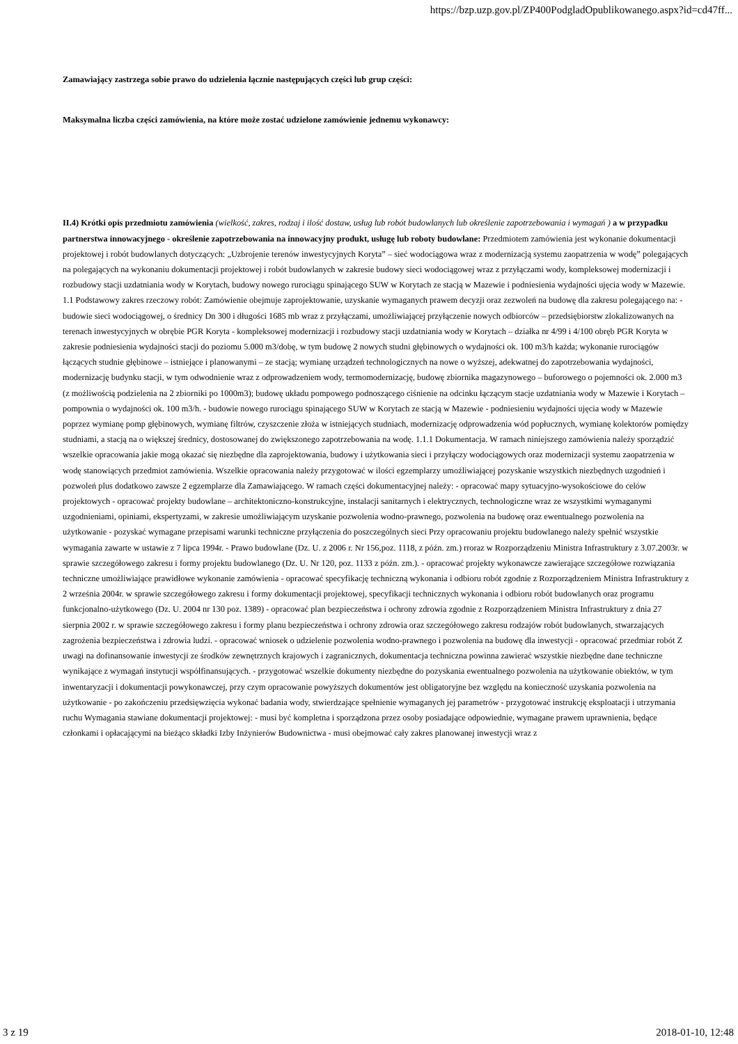https://bzp.uzp.gov.pl/ZP400PodgladOpublikowanego.aspx?id=cd47ff...
Zamawiający zastrzega sobie prawo do udzielenia łącznie następujących części lub grup części:
Maksymalna liczba części zamówienia, na które może zostać udzielone zamówienie jednemu wykonawcy:
II.4) Krótki opis przedmiotu zamówienia (wielkość, zakres, rodzaj i ilość dostaw, usług lub robót budowlanych lub określenie zapotrzebowania i wymagań ) a w przypadku partnerstwa innowacyjnego - określenie zapotrzebowania na innowacyjny produkt, usługę lub roboty budowlane: Przedmiotem zamówienia jest wykonanie dokumentacji projektowej i robót budowlanych dotyczących: „Uzbrojenie terenów inwestycyjnych Koryta” – sieć wodociągowa wraz z modernizacją systemu zaopatrzenia w wodę” polegających na polegających na wykonaniu dokumentacji projektowej i robót budowlanych w zakresie budowy sieci wodociągowej wraz z przyłączami wody, kompleksowej modernizacji i rozbudowy stacji uzdatniania wody w Korytach, budowy nowego rurociągu spinającego SUW w Korytach ze stacją w Mazewie i podniesienia wydajności ujęcia wody w Mazewie. 1.1 Podstawowy zakres rzeczowy robót: Zamówienie obejmuje zaprojektowanie, uzyskanie wymaganych prawem decyzji oraz zezwoleń na budowę dla zakresu polegającego na: - budowie sieci wodociągowej, o średnicy Dn 300 i długości 1685 mb wraz z przyłączami, umożliwiającej przyłączenie nowych odbiorców – przedsiębiorstw zlokalizowanych na terenach inwestycyjnych w obrębie PGR Koryta - kompleksowej modernizacji i rozbudowy stacji uzdatniania wody w Korytach – działka nr 4/99 i 4/100 obręb PGR Koryta w zakresie podniesienia wydajności stacji do poziomu 5.000 m3/dobę, w tym budowę 2 nowych studni głębinowych o wydajności ok. 100 m3/h każda; wykonanie rurociągów łączących studnie głębinowe – istniejące i planowanymi – ze stacją; wymianę urządzeń technologicznych na nowe o wyższej, adekwatnej do zapotrzebowania wydajności, modernizację budynku stacji, w tym odwodnienie wraz z odprowadzeniem wody, termomodernizację, budowę zbiornika magazynowego – buforowego o pojemności ok. 2.000 m3 (z możliwością podzielenia na 2 zbiorniki po 1000m3); budowę układu pompowego podnoszącego ciśnienie na odcinku łączącym stacje uzdatniania wody w Mazewie i Korytach – pompownia o wydajności ok. 100 m3/h. - budowie nowego rurociągu spinającego SUW w Korytach ze stacją w Mazewie - podniesieniu wydajności ujęcia wody w Mazewie poprzez wymianę pomp głębinowych, wymianę filtrów, czyszczenie złoża w istniejących studniach, modernizację odprowadzenia wód popłucznych, wymianę kolektorów pomiędzy studniami, a stacją na o większej średnicy, dostosowanej do zwiększonego zapotrzebowania na wodę. 1.1.1 Dokumentacja. W ramach niniejszego zamówienia należy sporządzić wszelkie opracowania jakie mogą okazać się niezbędne dla zaprojektowania, budowy i użytkowania sieci i przyłączy wodociągowych oraz modernizacji systemu zaopatrzenia w wodę stanowiących przedmiot zamówienia. Wszelkie opracowania należy przygotować w ilości egzemplarzy umożliwiającej pozyskanie wszystkich niezbędnych uzgodnień i pozwoleń plus dodatkowo zawsze 2 egzemplarze dla Zamawiającego. W ramach części dokumentacyjnej należy: - opracować mapy sytuacyjno-wysokościowe do celów projektowych - opracować projekty budowlane – architektoniczno-konstrukcyjne, instalacji sanitarnych i elektrycznych, technologiczne wraz ze wszystkimi wymaganymi uzgodnieniami, opiniami, ekspertyzami, w zakresie umożliwiającym uzyskanie pozwolenia wodno-prawnego, pozwolenia na budowę oraz ewentualnego pozwolenia na użytkowanie - pozyskać wymagane przepisami warunki techniczne przyłączenia do poszczególnych sieci Przy opracowaniu projektu budowlanego należy spełnić wszystkie wymagania zawarte w ustawie z 7 lipca 1994r. - Prawo budowlane (Dz. U. z 2006 r. Nr 156,poz. 1118, z późn. zm.) rroraz w Rozporządzeniu Ministra Infrastruktury z 3.07.2003r. w sprawie szczegółowego zakresu i formy projektu budowlanego (Dz. U. Nr 120, poz. 1133 z późn. zm.). - opracować projekty wykonawcze zawierające szczegółowe rozwiązania techniczne umożliwiające prawidłowe wykonanie zamówienia - opracować specyfikację techniczną wykonania i odbioru robót zgodnie z Rozporządzeniem Ministra Infrastruktury z 2 września 2004r. w sprawie szczegółowego zakresu i formy dokumentacji projektowej, specyfikacji technicznych wykonania i odbioru robót budowlanych oraz programu funkcjonalno-użytkowego (Dz. U. 2004 nr 130 poz. 1389) - opracować plan bezpieczeństwa i ochrony zdrowia zgodnie z Rozporządzeniem Ministra Infrastruktury z dnia 27 sierpnia 2002 r. w sprawie szczegółowego zakresu i formy planu bezpieczeństwa i ochrony zdrowia oraz szczegółowego zakresu rodzajów robót budowlanych, stwarzających zagrożenia bezpieczeństwa i zdrowia ludzi. - opracować wniosek o udzielenie pozwolenia wodno-prawnego i pozwolenia na budowę dla inwestycji - opracować przedmiar robót Z uwagi na dofinansowanie inwestycji ze środków zewnętrznych krajowych i zagranicznych, dokumentacja techniczna powinna zawierać wszystkie niezbędne dane techniczne wynikające z wymagań instytucji współfinansujących. - przygotować wszelkie dokumenty niezbędne do pozyskania ewentualnego pozwolenia na użytkowanie obiektów, w tym inwentaryzacji i dokumentacji powykonawczej, przy czym opracowanie powyższych dokumentów jest obligatoryjne bez względu na konieczność uzyskania pozwolenia na użytkowanie - po zakończeniu przedsięwzięcia wykonać badania wody, stwierdzające spełnienie wymaganych jej parametrów - przygotować instrukcję eksploatacji i utrzymania ruchu Wymagania stawiane dokumentacji projektowej: - musi być kompletna i sporządzona przez osoby posiadające odpowiednie, wymagane prawem uprawnienia, będące członkami i opłacającymi na bieżąco składki Izby Inżynierów Budownictwa - musi obejmować cały zakres planowanej inwestycji wraz z
3 z 19 2018-01-10, 12:48